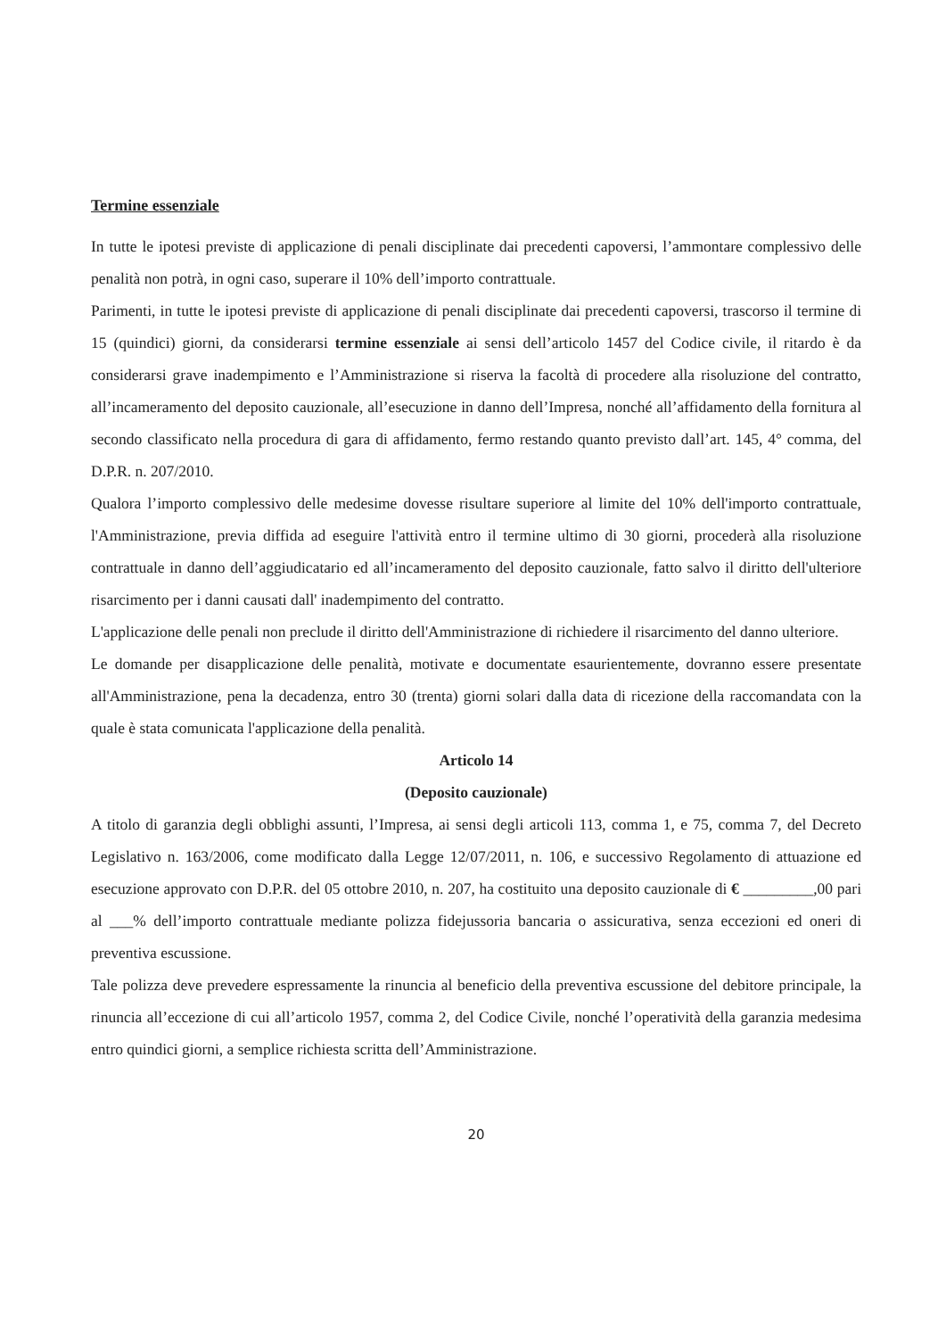Termine essenziale
In tutte le ipotesi previste di applicazione di penali disciplinate dai precedenti capoversi, l’ammontare complessivo delle penalità non potrà, in ogni caso, superare il 10% dell’importo contrattuale.
Parimenti, in tutte le ipotesi previste di applicazione di penali disciplinate dai precedenti capoversi, trascorso il termine di 15 (quindici) giorni, da considerarsi termine essenziale ai sensi dell’articolo 1457 del Codice civile, il ritardo è da considerarsi grave inadempimento e l’Amministrazione si riserva la facoltà di procedere alla risoluzione del contratto, all’incameramento del deposito cauzionale, all’esecuzione in danno dell’Impresa, nonché all’affidamento della fornitura al secondo classificato nella procedura di gara di affidamento, fermo restando quanto previsto dall’art. 145, 4° comma, del D.P.R. n. 207/2010.
Qualora l’importo complessivo delle medesime dovesse risultare superiore al limite del 10% dell'importo contrattuale, l'Amministrazione, previa diffida ad eseguire l'attività entro il termine ultimo di 30 giorni, procederà alla risoluzione contrattuale in danno dell’aggiudicatario ed all’incameramento del deposito cauzionale, fatto salvo il diritto dell'ulteriore risarcimento per i danni causati dall' inadempimento del contratto.
L'applicazione delle penali non preclude il diritto dell'Amministrazione di richiedere il risarcimento del danno ulteriore.
Le domande per disapplicazione delle penalità, motivate e documentate esaurientemente, dovranno essere presentate all'Amministrazione, pena la decadenza, entro 30 (trenta) giorni solari dalla data di ricezione della raccomandata con la quale è stata comunicata l'applicazione della penalità.
Articolo 14
(Deposito cauzionale)
A titolo di garanzia degli obblighi assunti, l’Impresa, ai sensi degli articoli 113, comma 1, e 75, comma 7, del Decreto Legislativo n. 163/2006, come modificato dalla Legge 12/07/2011, n. 106, e successivo Regolamento di attuazione ed esecuzione approvato con D.P.R. del 05 ottobre 2010, n. 207, ha costituito una deposito cauzionale di € _________,00 pari al ___% dell’importo contrattuale mediante polizza fidejussoria bancaria o assicurativa, senza eccezioni ed oneri di preventiva escussione.
Tale polizza deve prevedere espressamente la rinuncia al beneficio della preventiva escussione del debitore principale, la rinuncia all’eccezione di cui all’articolo 1957, comma 2, del Codice Civile, nonché l’operatività della garanzia medesima entro quindici giorni, a semplice richiesta scritta dell’Amministrazione.
20